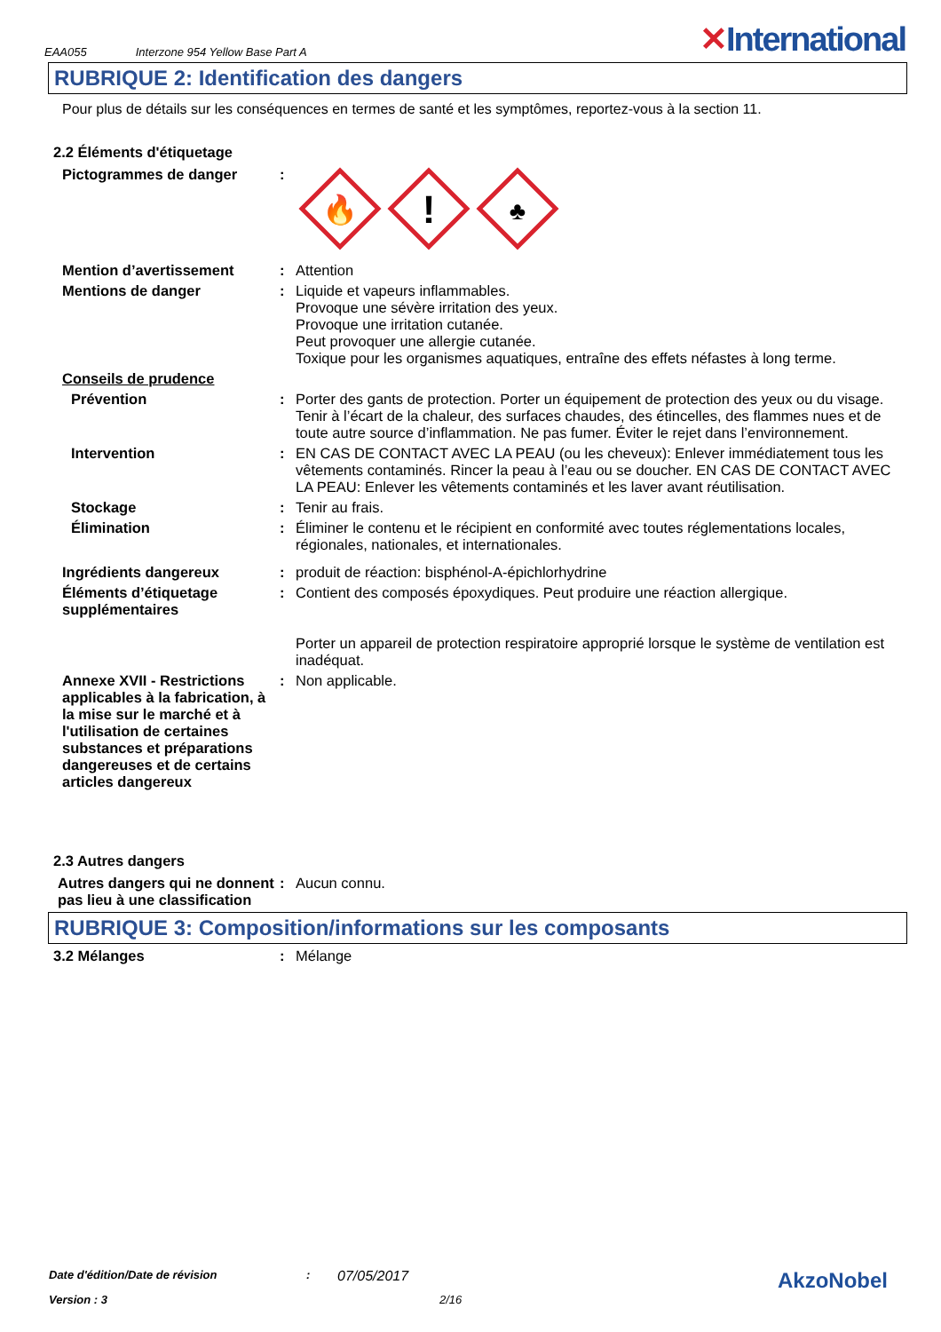EAA055 Interzone 954 Yellow Base Part A ✕International
RUBRIQUE 2: Identification des dangers
Pour plus de détails sur les conséquences en termes de santé et les symptômes, reportez-vous à la section 11.
2.2 Éléments d'étiquetage
Pictogrammes de danger :
🔥
!
♣
Mention d’avertissement : Attention
Mentions de danger : Liquide et vapeurs inflammables.
Provoque une sévère irritation des yeux.
Provoque une irritation cutanée.
Peut provoquer une allergie cutanée.
Toxique pour les organismes aquatiques, entraîne des effets néfastes à long terme.
Conseils de prudence
Prévention : Porter des gants de protection. Porter un équipement de protection des yeux ou du visage. Tenir à l’écart de la chaleur, des surfaces chaudes, des étincelles, des flammes nues et de toute autre source d’inflammation. Ne pas fumer. Éviter le rejet dans l’environnement.
Intervention : EN CAS DE CONTACT AVEC LA PEAU (ou les cheveux): Enlever immédiatement tous les vêtements contaminés. Rincer la peau à l’eau ou se doucher. EN CAS DE CONTACT AVEC LA PEAU: Enlever les vêtements contaminés et les laver avant réutilisation.
Stockage : Tenir au frais.
Élimination : Éliminer le contenu et le récipient en conformité avec toutes réglementations locales, régionales, nationales, et internationales.
Ingrédients dangereux : produit de réaction: bisphénol-A-épichlorhydrine
Éléments d’étiquetage supplémentaires
: Contient des composés époxydiques. Peut produire une réaction allergique.
Porter un appareil de protection respiratoire approprié lorsque le système de ventilation est inadéquat.
Annexe XVII - Restrictions applicables à la fabrication, à la mise sur le marché et à l'utilisation de certaines substances et préparations dangereuses et de certains articles dangereux
: Non applicable.
2.3 Autres dangers
Autres dangers qui ne donnent pas lieu à une classification
: Aucun connu.
RUBRIQUE 3: Composition/informations sur les composants
3.2 Mélanges : Mélange
Date d'édition/Date de révision: 07/05/2017 AkzoNobel
Version : 3 2/16